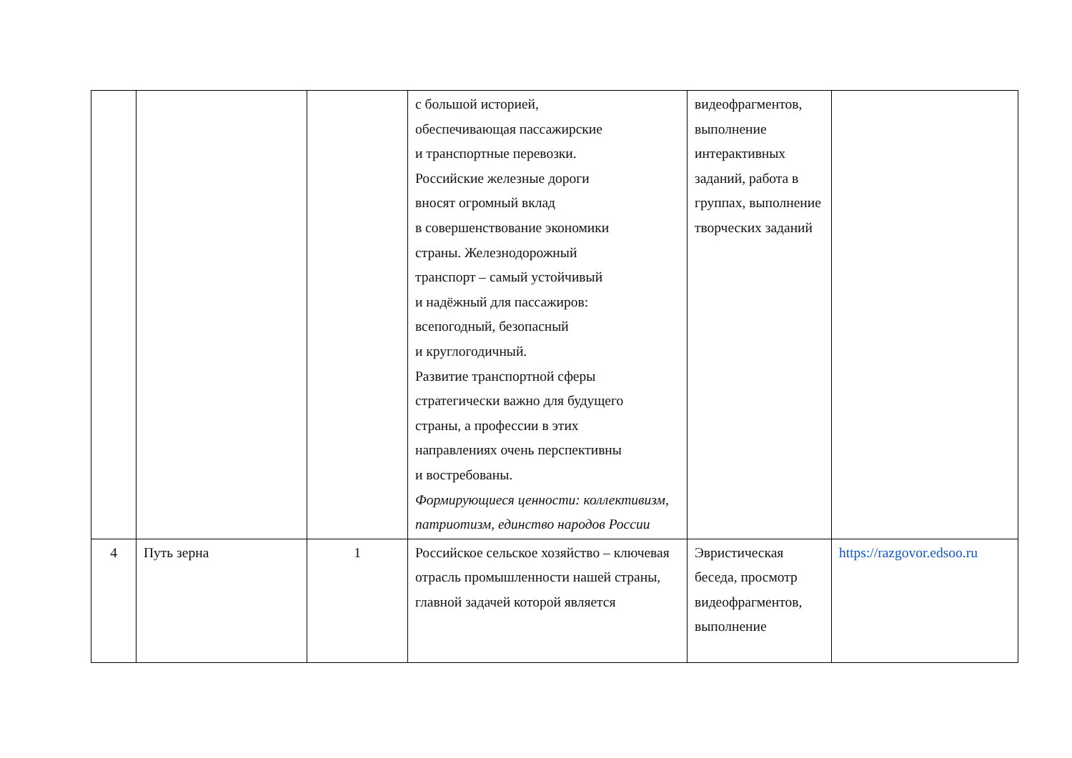| | | | с большой историей, обеспечивающая пассажирские и транспортные перевозки. Российские железные дороги вносят огромный вклад в совершенствование экономики страны. Железнодорожный транспорт – самый устойчивый и надёжный для пассажиров: всепогодный, безопасный и круглогодичный. Развитие транспортной сферы стратегически важно для будущего страны, а профессии в этих направлениях очень перспективны и востребованы. Формирующиеся ценности: коллективизм, патриотизм, единство народов России | видеофрагментов, выполнение интерактивных заданий, работа в группах, выполнение творческих заданий | |
| 4 | Путь зерна | 1 | Российское сельское хозяйство – ключевая отрасль промышленности нашей страны, главной задачей которой является | Эвристическая беседа, просмотр видеофрагментов, выполнение | https://razgovor.edsoo.ru |